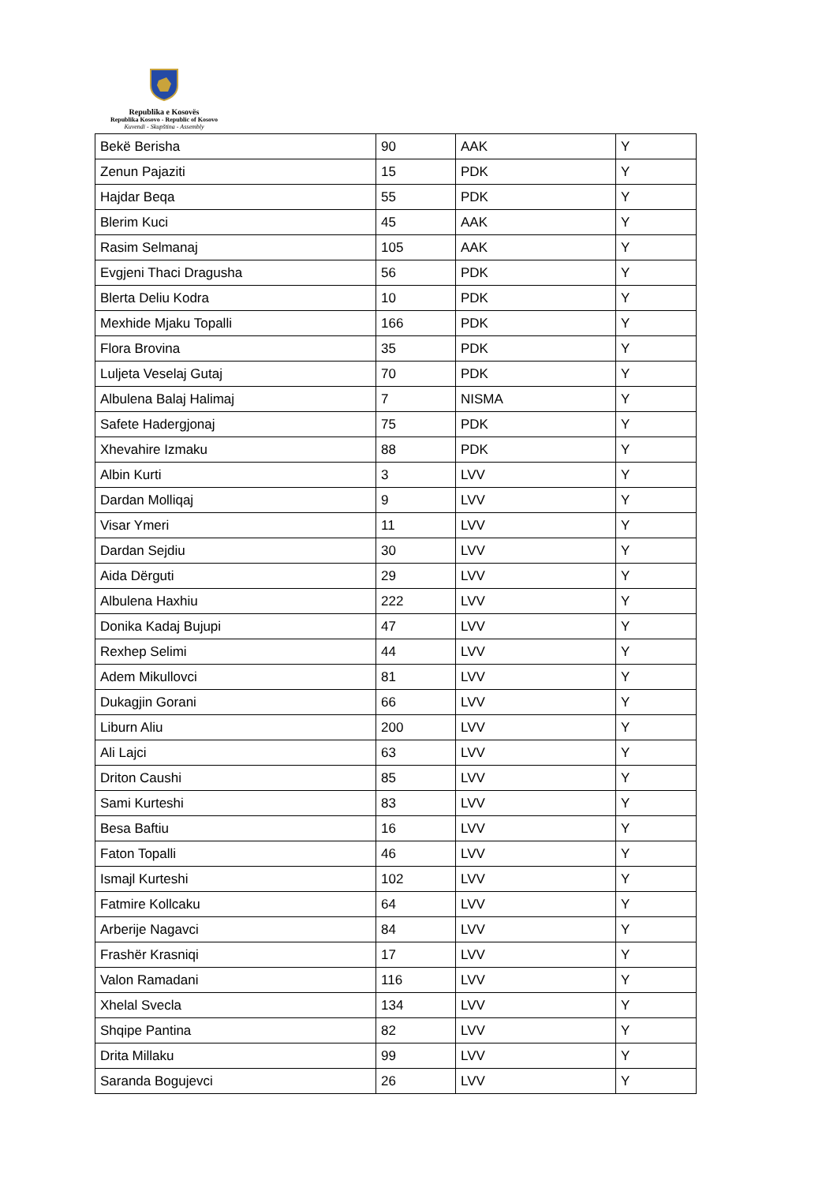Republika e Kosovës
Republika Kosovo - Republic of Kosovo
Kuvendi - Skupština - Assembly
| Bekë Berisha | 90 | AAK | Y |
| Zenun Pajaziti | 15 | PDK | Y |
| Hajdar Beqa | 55 | PDK | Y |
| Blerim Kuci | 45 | AAK | Y |
| Rasim Selmanaj | 105 | AAK | Y |
| Evgjeni Thaci Dragusha | 56 | PDK | Y |
| Blerta Deliu Kodra | 10 | PDK | Y |
| Mexhide Mjaku Topalli | 166 | PDK | Y |
| Flora Brovina | 35 | PDK | Y |
| Luljeta Veselaj Gutaj | 70 | PDK | Y |
| Albulena Balaj Halimaj | 7 | NISMA | Y |
| Safete Hadergjonaj | 75 | PDK | Y |
| Xhevahire Izmaku | 88 | PDK | Y |
| Albin Kurti | 3 | LVV | Y |
| Dardan Molliqaj | 9 | LVV | Y |
| Visar Ymeri | 11 | LVV | Y |
| Dardan Sejdiu | 30 | LVV | Y |
| Aida Dërguti | 29 | LVV | Y |
| Albulena Haxhiu | 222 | LVV | Y |
| Donika Kadaj Bujupi | 47 | LVV | Y |
| Rexhep Selimi | 44 | LVV | Y |
| Adem Mikullovci | 81 | LVV | Y |
| Dukagjin Gorani | 66 | LVV | Y |
| Liburn Aliu | 200 | LVV | Y |
| Ali Lajci | 63 | LVV | Y |
| Driton Caushi | 85 | LVV | Y |
| Sami Kurteshi | 83 | LVV | Y |
| Besa Baftiu | 16 | LVV | Y |
| Faton Topalli | 46 | LVV | Y |
| Ismajl Kurteshi | 102 | LVV | Y |
| Fatmire Kollcaku | 64 | LVV | Y |
| Arberije Nagavci | 84 | LVV | Y |
| Frashër Krasniqi | 17 | LVV | Y |
| Valon Ramadani | 116 | LVV | Y |
| Xhelal Svecla | 134 | LVV | Y |
| Shqipe Pantina | 82 | LVV | Y |
| Drita Millaku | 99 | LVV | Y |
| Saranda Bogujevci | 26 | LVV | Y |